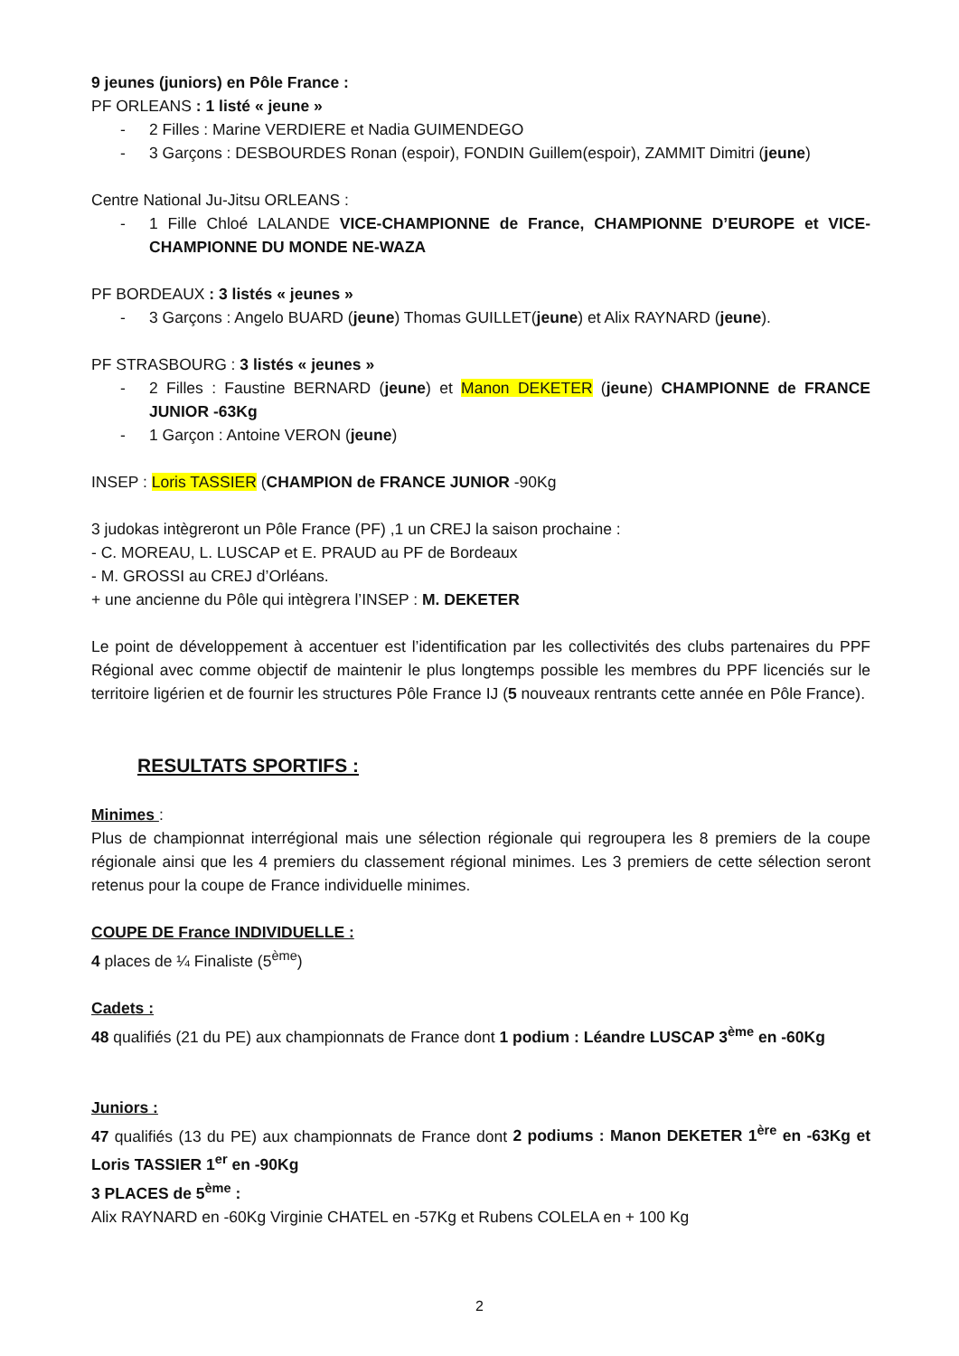9 jeunes (juniors) en Pôle France :
PF ORLEANS : 1 listé « jeune »
- 2 Filles : Marine VERDIERE et Nadia GUIMENDEGO
- 3 Garçons : DESBOURDES Ronan (espoir), FONDIN Guillem(espoir), ZAMMIT Dimitri (jeune)
Centre National Ju-Jitsu ORLEANS :
- 1 Fille Chloé LALANDE VICE-CHAMPIONNE de France, CHAMPIONNE D’EUROPE et VICE-CHAMPIONNE DU MONDE NE-WAZA
PF BORDEAUX : 3 listés « jeunes »
- 3 Garçons : Angelo BUARD (jeune) Thomas GUILLET(jeune) et Alix RAYNARD (jeune).
PF STRASBOURG : 3 listés « jeunes »
- 2 Filles : Faustine BERNARD (jeune) et Manon DEKETER (jeune) CHAMPIONNE de FRANCE JUNIOR -63Kg
- 1 Garçon : Antoine VERON (jeune)
INSEP : Loris TASSIER (CHAMPION de FRANCE JUNIOR -90Kg
3 judokas intègreront un Pôle France (PF) ,1 un CREJ la saison prochaine :
- C. MOREAU, L. LUSCAP et E. PRAUD au PF de Bordeaux
- M. GROSSI au CREJ d’Orléans.
+ une ancienne du Pôle qui intègrera l’INSEP : M. DEKETER
Le point de développement à accentuer est l’identification par les collectivités des clubs partenaires du PPF Régional avec comme objectif de maintenir le plus longtemps possible les membres du PPF licenciés sur le territoire ligérien et de fournir les structures Pôle France IJ (5 nouveaux rentrants cette année en Pôle France).
RESULTATS SPORTIFS :
Minimes :
Plus de championnat interrégional mais une sélection régionale qui regroupera les 8 premiers de la coupe régionale ainsi que les 4 premiers du classement régional minimes. Les 3 premiers de cette sélection seront retenus pour la coupe de France individuelle minimes.
COUPE DE France INDIVIDUELLE :
4 places de ¼ Finaliste (5<sup>ème</sup>)
Cadets :
48 qualifiés (21 du PE) aux championnats de France dont 1 podium : Léandre LUSCAP 3<sup>ème</sup> en -60Kg
Juniors :
47 qualifiés (13 du PE) aux championnats de France dont 2 podiums : Manon DEKETER 1<sup>ère</sup> en -63Kg et Loris TASSIER 1<sup>er</sup> en -90Kg
3 PLACES de 5<sup>ème</sup> :
Alix RAYNARD en -60Kg Virginie CHATEL en -57Kg et Rubens COLELA en + 100 Kg
2